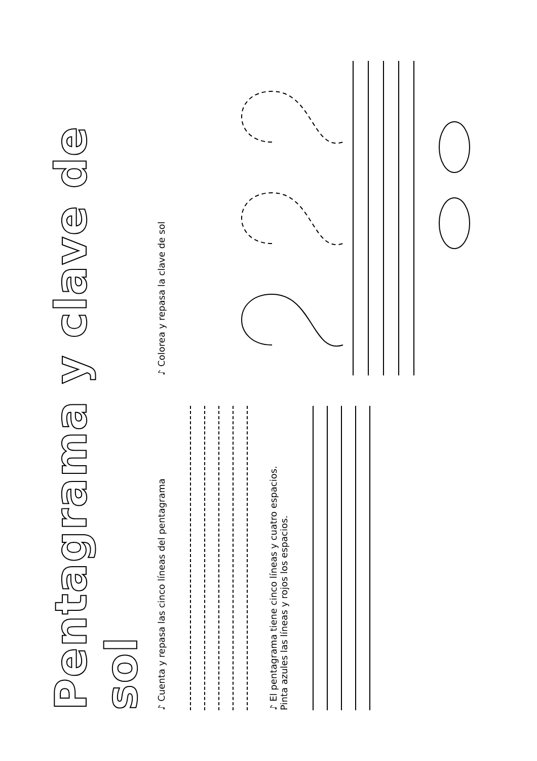Pentagrama y clave de sol
♪ Cuenta y repasa las cinco líneas del pentagrama
♪ El pentagrama tiene cinco líneas y cuatro espacios.
Pinta azules las líneas y rojos los espacios.
♪ Colorea y repasa la clave de sol